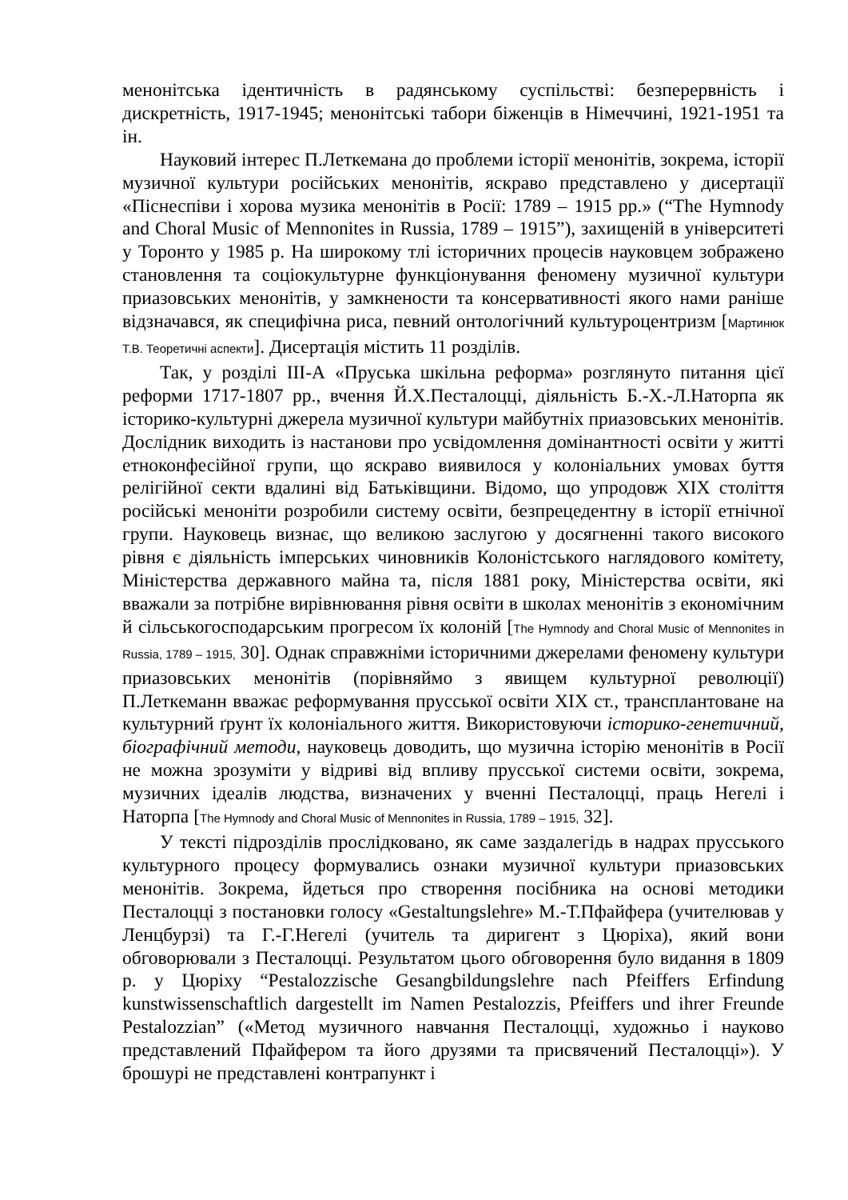менонітська ідентичність в радянському суспільстві: безперервність і дискретність, 1917-1945; менонітські табори біженців в Німеччині, 1921-1951 та ін.
Науковий інтерес П.Леткемана до проблеми історії менонітів, зокрема, історії музичної культури російських менонітів, яскраво представлено у дисертації «Піснеспіви і хорова музика менонітів в Росії: 1789 – 1915 рр.» (“The Hymnody and Choral Music of Mennonites in Russia, 1789 – 1915”), захищеній в університеті у Торонто у 1985 р. На широкому тлі історичних процесів науковцем зображено становлення та соціокультурне функціонування феномену музичної культури приазовських менонітів, у замкнености та консервативності якого нами раніше відзначався, як специфічна риса, певний онтологічний культуроцентризм [Мартинюк Т.В. Теоретичні аспекти]. Дисертація містить 11 розділів.
Так, у розділі III-А «Пруська шкільна реформа» розглянуто питання цієї реформи 1717-1807 рр., вчення Й.Х.Песталоцці, діяльність Б.-Х.-Л.Наторпа як історико-культурні джерела музичної культури майбутніх приазовських менонітів. Дослідник виходить із настанови про усвідомлення домінантності освіти у житті етноконфесійної групи, що яскраво виявилося у колоніальних умовах буття релігійної секти вдалині від Батьківщини. Відомо, що упродовж XIX століття російські меноніти розробили систему освіти, безпрецедентну в історії етнічної групи. Науковець визнає, що великою заслугою у досягненні такого високого рівня є діяльність імперських чиновників Колоністського наглядового комітету, Міністерства державного майна та, після 1881 року, Міністерства освіти, які вважали за потрібне вирівнювання рівня освіти в школах менонітів з економічним й сільськогосподарським прогресом їх колоній [The Hymnody and Choral Music of Mennonites in Russia, 1789 – 1915, 30]. Однак справжніми історичними джерелами феномену культури приазовських менонітів (порівняймо з явищем культурної революції) П.Леткеманн вважає реформування прусської освіти XIX ст., трансплантоване на культурний ґрунт їх колоніального життя. Використовуючи історико-генетичний, біографічний методи, науковець доводить, що музична історію менонітів в Росії не можна зрозуміти у відриві від впливу прусської системи освіти, зокрема, музичних ідеалів людства, визначених у вченні Песталоцці, праць Негелі і Наторпа [The Hymnody and Choral Music of Mennonites in Russia, 1789 – 1915, 32].
У тексті підрозділів прослідковано, як саме заздалегідь в надрах прусського культурного процесу формувались ознаки музичної культури приазовських менонітів. Зокрема, йдеться про створення посібника на основі методики Песталоцці з постановки голосу «Gestaltungslehre» М.-Т.Пфайфера (учителював у Ленцбурзі) та Г.-Г.Негелі (учитель та диригент з Цюріха), який вони обговорювали з Песталоцці. Результатом цього обговорення було видання в 1809 р. у Цюріху “Pestalozzische Gesangbildungslehre nach Pfeiffers Erfindung kunstwissenschaftlich dargestellt im Namen Pestalozzis, Pfeiffers und ihrer Freunde Pestalozzian” («Метод музичного навчання Песталоцці, художньо і науково представлений Пфайфером та його друзями та присвячений Песталоцці»). У брошурі не представлені контрапункт і